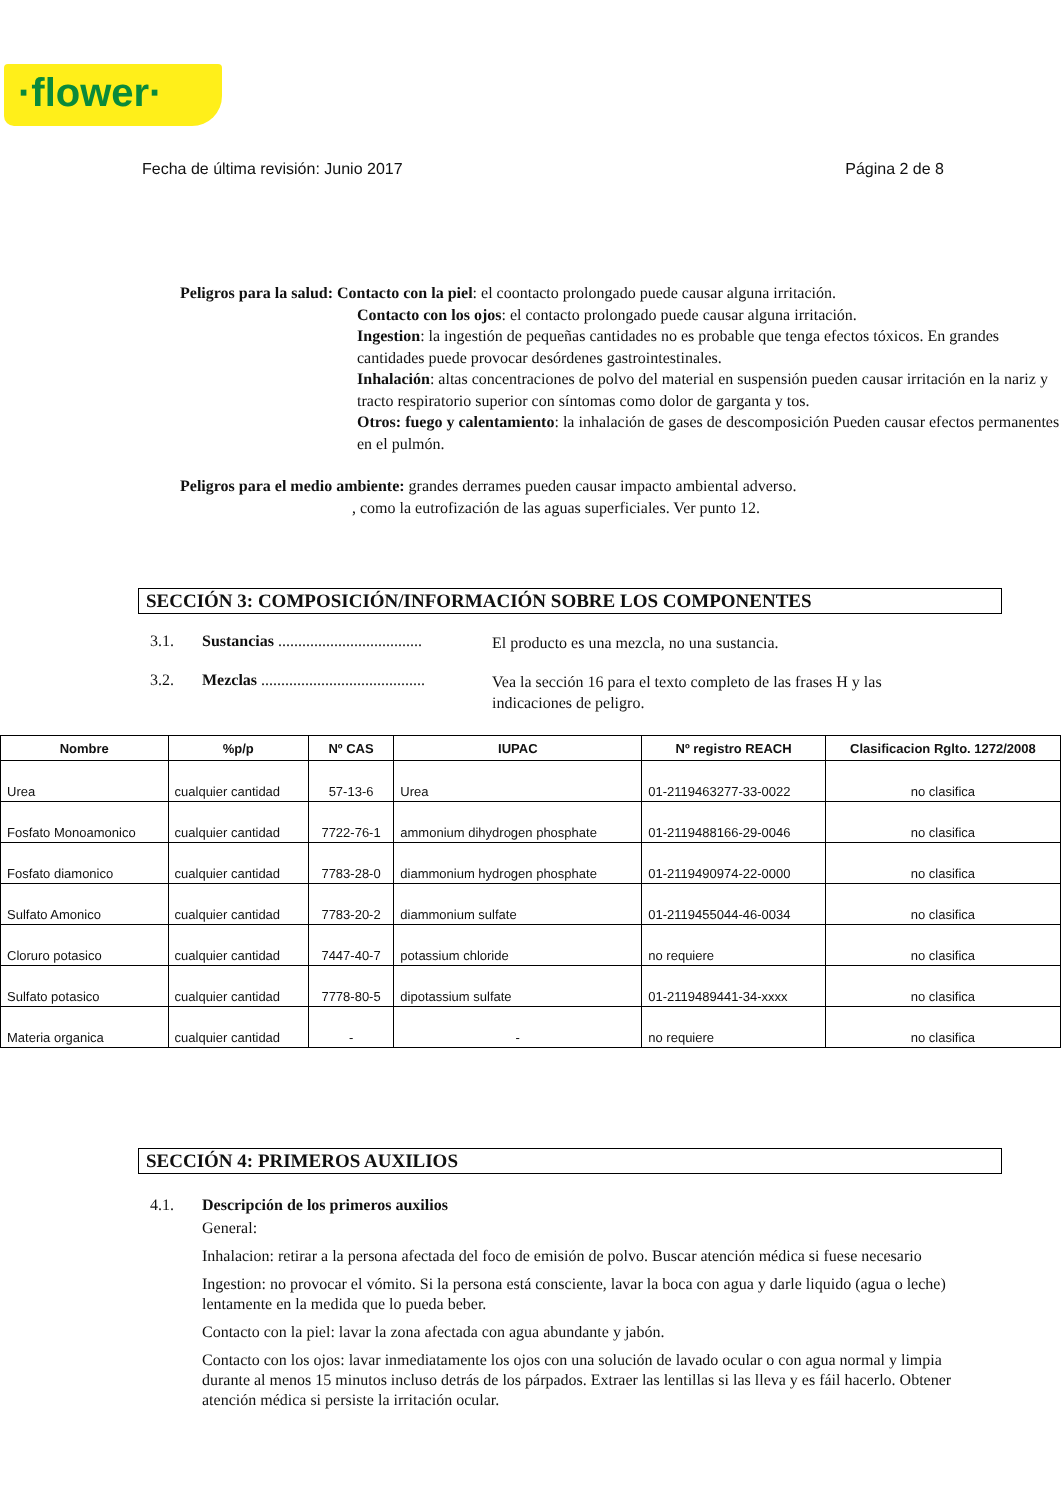·flower·
Fecha de última revisión: Junio 2017 Página 2 de 8
Peligros para la salud: Contacto con la piel: el coontacto prolongado puede causar alguna irritación.
Contacto con los ojos: el contacto prolongado puede causar alguna irritación.
Ingestion: la ingestión de pequeñas cantidades no es probable que tenga efectos tóxicos. En grandes cantidades puede provocar desórdenes gastrointestinales.
Inhalación: altas concentraciones de polvo del material en suspensión pueden causar irritación en la nariz y tracto respiratorio superior con síntomas como dolor de garganta y tos.
Otros: fuego y calentamiento: la inhalación de gases de descomposición Pueden causar efectos permanentes en el pulmón.
Peligros para el medio ambiente: grandes derrames pueden causar impacto ambiental adverso.
, como la eutrofización de las aguas superficiales. Ver punto 12.
SECCIÓN 3: COMPOSICIÓN/INFORMACIÓN SOBRE LOS COMPONENTES
3.1. Sustancias ....................................
El producto es una mezcla, no una sustancia.
3.2. Mezclas .........................................
Vea la sección 16 para el texto completo de las frases H y las indicaciones de peligro.
| Nombre | %p/p | Nº CAS | IUPAC | Nº registro REACH | Clasificacion Rglto. 1272/2008 |
| --- | --- | --- | --- | --- | --- |
| Urea | cualquier cantidad | 57-13-6 | Urea | 01-2119463277-33-0022 | no clasifica |
| Fosfato Monoamonico | cualquier cantidad | 7722-76-1 | ammonium dihydrogen phosphate | 01-2119488166-29-0046 | no clasifica |
| Fosfato diamonico | cualquier cantidad | 7783-28-0 | diammonium hydrogen phosphate | 01-2119490974-22-0000 | no clasifica |
| Sulfato Amonico | cualquier cantidad | 7783-20-2 | diammonium sulfate | 01-2119455044-46-0034 | no clasifica |
| Cloruro potasico | cualquier cantidad | 7447-40-7 | potassium chloride | no requiere | no clasifica |
| Sulfato potasico | cualquier cantidad | 7778-80-5 | dipotassium sulfate | 01-2119489441-34-xxxx | no clasifica |
| Materia organica | cualquier cantidad | - | - | no requiere | no clasifica |
SECCIÓN 4: PRIMEROS AUXILIOS
4.1. Descripción de los primeros auxilios
General:
Inhalacion: retirar a la persona afectada del foco de emisión de polvo. Buscar atención médica si fuese necesario
Ingestion: no provocar el vómito. Si la persona está consciente, lavar la boca con agua y darle liquido (agua o leche) lentamente en la medida que lo pueda beber.
Contacto con la piel: lavar la zona afectada con agua abundante y jabón.
Contacto con los ojos: lavar inmediatamente los ojos con una solución de lavado ocular o con agua normal y limpia durante al menos 15 minutos incluso detrás de los párpados. Extraer las lentillas si las lleva y es fáil hacerlo. Obtener atención médica si persiste la irritación ocular.